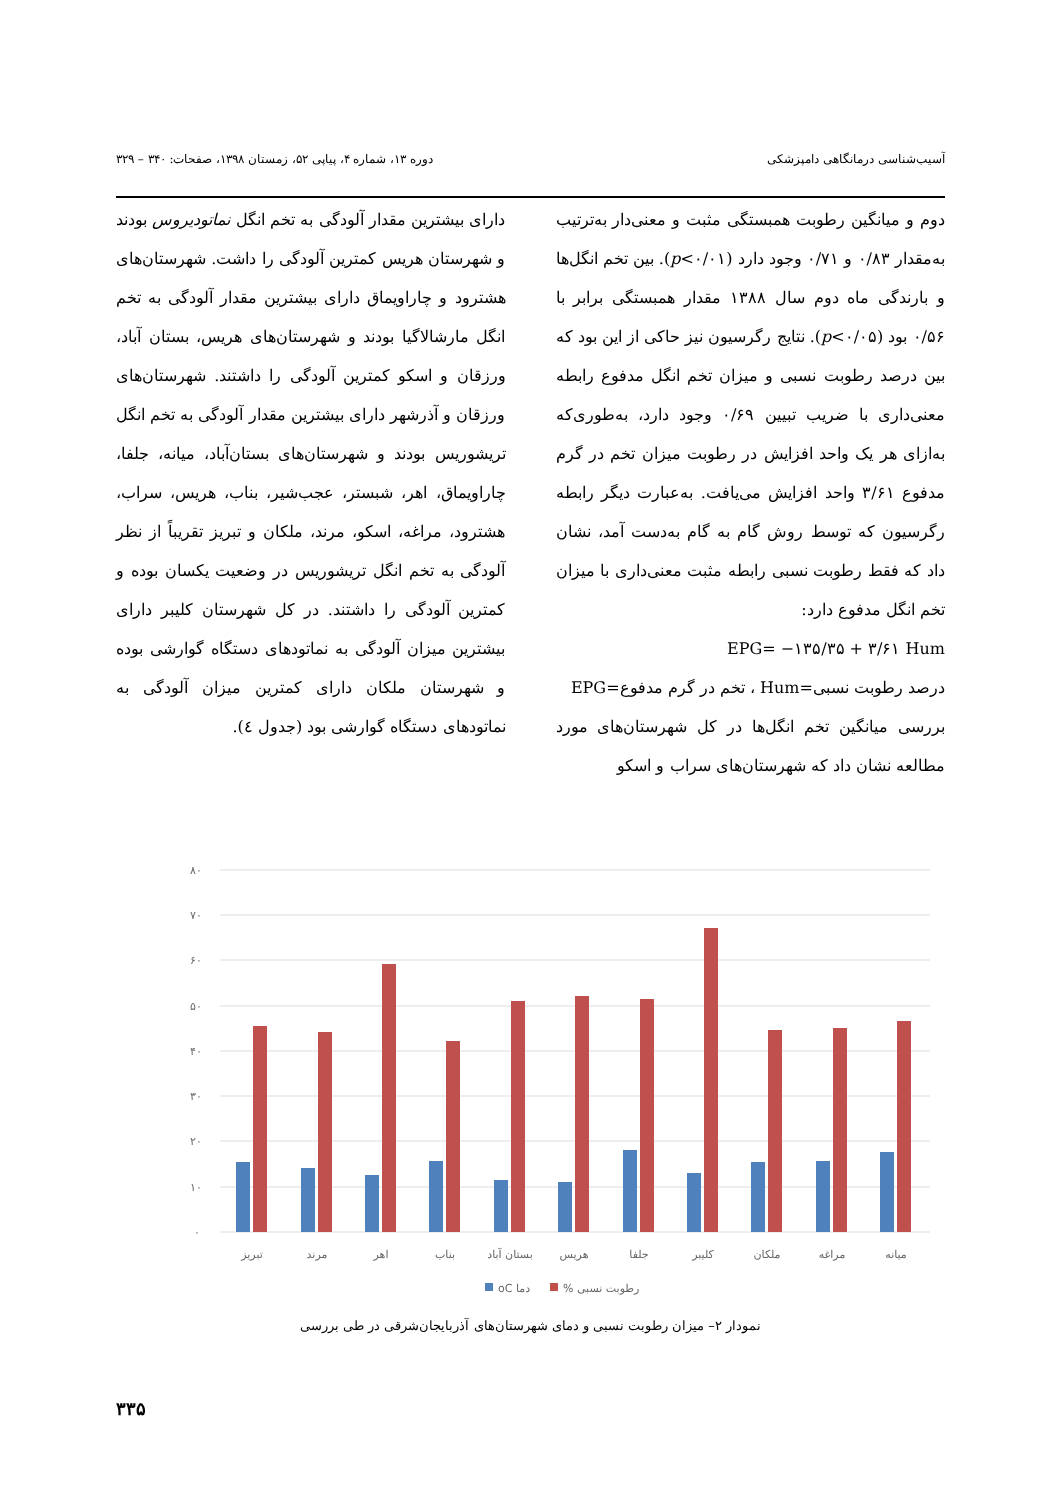آسیب‌شناسی درمانگاهی دامپزشکی دوره ۱۳، شماره ۴، پیاپی ۵۲، زمستان ۱۳۹۸، صفحات: ۳۴۰ – ۳۲۹
دوم و میانگین رطوبت همبستگی مثبت و معنی‌دار به‌ترتیب به‌مقدار ۰/۸۳ و ۰/۷۱ وجود دارد (p<۰/۰۱). بین تخم انگل‌ها و بارندگی ماه دوم سال ۱۳۸۸ مقدار همبستگی برابر با ۰/۵۶ بود (p<۰/۰۵). نتایج رگرسیون نیز حاکی از این بود که بین درصد رطوبت نسبی و میزان تخم انگل مدفوع رابطه معنی‌داری با ضریب تبیین ۰/۶۹ وجود دارد، به‌طوری‌که به‌ازای هر یک واحد افزایش در رطوبت میزان تخم در گرم مدفوع ۳/۶۱ واحد افزایش می‌یافت. به‌عبارت دیگر رابطه رگرسیون که توسط روش گام به گام به‌دست آمد، نشان داد که فقط رطوبت نسبی رابطه مثبت معنی‌داری با میزان تخم انگل مدفوع دارد:
EPG= −۱۳۵/۳۵ + ۳/۶۱ Hum
درصد رطوبت نسبی=Hum ، تخم در گرم مدفوع=EPG
بررسی میانگین تخم انگل‌ها در کل شهرستان‌های مورد مطالعه نشان داد که شهرستان‌های سراب و اسکو
دارای بیشترین مقدار آلودگی به تخم انگل نماتودیروس بودند و شهرستان هریس کمترین آلودگی را داشت. شهرستان‌های هشترود و چاراویماق دارای بیشترین مقدار آلودگی به تخم انگل مارشالاگیا بودند و شهرستان‌های هریس، بستان آباد، ورزقان و اسکو کمترین آلودگی را داشتند. شهرستان‌های ورزقان و آذرشهر دارای بیشترین مقدار آلودگی به تخم انگل تریشوریس بودند و شهرستان‌های بستان‌آباد، میانه، جلفا، چاراویماق، اهر، شبستر، عجب‌شیر، بناب، هریس، سراب، هشترود، مراغه، اسکو، مرند، ملکان و تبریز تقریباً از نظر آلودگی به تخم انگل تریشوریس در وضعیت یکسان بوده و کمترین آلودگی را داشتند. در کل شهرستان کلیبر دارای بیشترین میزان آلودگی به نماتودهای دستگاه گوارشی بوده و شهرستان ملکان دارای کمترین میزان آلودگی به نماتودهای دستگاه گوارشی بود (جدول ٤).
۸۰
۷۰
۶۰
۵۰
۴۰
۳۰
۲۰
۱۰
۰
تبریز
مرند
اهر
بناب
بستان آباد
هریس
جلفا
کلیبر
ملکان
مراغه
میانه
oC دما
% رطوبت نسبی
نمودار ۲– میزان رطوبت نسبی و دمای شهرستان‌های آذربایجان‌شرقی در طی بررسی
۳۳۵